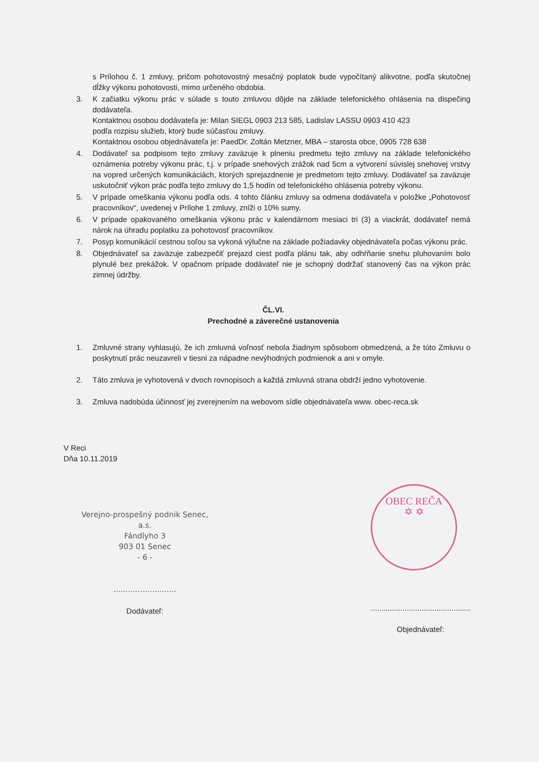s Prílohou č. 1 zmluvy, pričom pohotovostný mesačný poplatok bude vypočítaný alikvotne, podľa skutočnej dĺžky výkonu pohotovosti, mimo určeného obdobia.
3. K začiatku výkonu prác v súlade s touto zmluvou dôjde na základe telefonického ohlásenia na dispečing dodávateľa.
Kontaktnou osobou dodávateľa je: Milan SIEGL 0903 213 585, Ladislav LASSU 0903 410 423
podľa rozpisu služieb, ktorý bude súčasťou zmluvy.
Kontaktnou osobou objednávateľa je: PaedDr. Zoltán Metzner, MBA – starosta obce, 0905 728 638
4. Dodávateľ sa podpisom tejto zmluvy zaväzuje k plneniu predmetu tejto zmluvy na základe telefonického oznámenia potreby výkonu prác, t.j. v prípade snehových zrážok nad 5cm a vytvorení súvislej snehovej vrstvy na vopred určených komunikáciách, ktorých sprejazdnenie je predmetom tejto zmluvy. Dodávateľ sa zaväzuje uskutočniť výkon prác podľa tejto zmluvy do 1,5 hodín od telefonického ohlásenia potreby výkonu.
5. V prípade omeškania výkonu podľa ods. 4 tohto článku zmluvy sa odmena dodávateľa v položke „Pohotovosť pracovníkov“, uvedenej v Prílohe 1 zmluvy, zníži o 10% sumy.
6. V prípade opakovaného omeškania výkonu prác v kalendárnom mesiaci tri (3) a viackrát, dodávateľ nemá nárok na úhradu poplatku za pohotovosť pracovníkov.
7. Posyp komunikácií cestnou soľou sa vykoná výlučne na základe požiadavky objednávateľa počas výkonu prác.
8. Objednávateľ sa zaväzuje zabezpečiť prejazd ciest podľa plánu tak, aby odhŕňanie snehu pluhovaním bolo plynulé bez prekážok. V opačnom prípade dodávateľ nie je schopný dodržať stanovený čas na výkon prác zimnej údržby.
ČL.VI.
Prechodné a záverečné ustanovenia
1. Zmluvné strany vyhlasujú, že ich zmluvná voľnosť nebola žiadnym spôsobom obmedzená, a že túto Zmluvu o poskytnutí prác neuzavreli v tiesni za nápadne nevýhodných podmienok a ani v omyle.
2. Táto zmluva je vyhotovená v dvoch rovnopisoch a každá zmluvná strana obdrží jedno vyhotovenie.
3. Zmluva nadobúda účinnosť jej zverejnením na webovom sídle objednávateľa www. obec-reca.sk
V Reci
Dňa 10.11.2019
Verejno-prospešný podnik Senec,
a.s.
Fándlyho 3
903 01 Senec
- 6 -
..........................
Dodávateľ:
OBEC REČA
✡ ✡
...............................................
Objednávateľ: